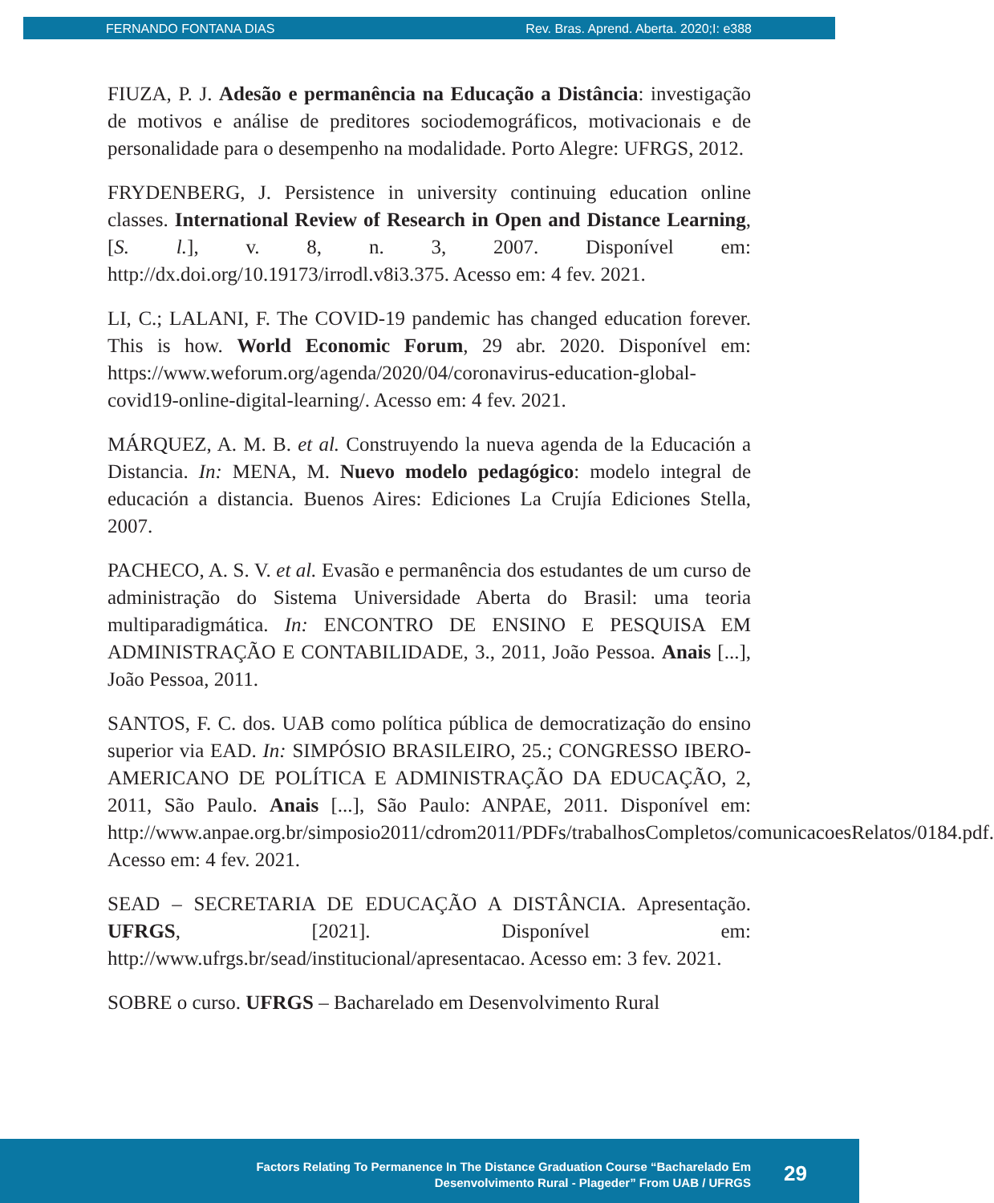FERNANDO FONTANA DIAS Rev. Bras. Aprend. Aberta. 2020;I: e388
FIUZA, P. J. Adesão e permanência na Educação a Distância: investigação de motivos e análise de preditores sociodemográficos, motivacionais e de personalidade para o desempenho na modalidade. Porto Alegre: UFRGS, 2012.
FRYDENBERG, J. Persistence in university continuing education online classes. International Review of Research in Open and Distance Learning, [S. l.], v. 8, n. 3, 2007. Disponível em: http://dx.doi.org/10.19173/irrodl.v8i3.375. Acesso em: 4 fev. 2021.
LI, C.; LALANI, F. The COVID-19 pandemic has changed education forever. This is how. World Economic Forum, 29 abr. 2020. Disponível em: https://www.weforum.org/agenda/2020/04/coronavirus-education-global-covid19-online-digital-learning/. Acesso em: 4 fev. 2021.
MÁRQUEZ, A. M. B. et al. Construyendo la nueva agenda de la Educación a Distancia. In: MENA, M. Nuevo modelo pedagógico: modelo integral de educación a distancia. Buenos Aires: Ediciones La Crujía Ediciones Stella, 2007.
PACHECO, A. S. V. et al. Evasão e permanência dos estudantes de um curso de administração do Sistema Universidade Aberta do Brasil: uma teoria multiparadigmática. In: ENCONTRO DE ENSINO E PESQUISA EM ADMINISTRAÇÃO E CONTABILIDADE, 3., 2011, João Pessoa. Anais [...], João Pessoa, 2011.
SANTOS, F. C. dos. UAB como política pública de democratização do ensino superior via EAD. In: SIMPÓSIO BRASILEIRO, 25.; CONGRESSO IBERO-AMERICANO DE POLÍTICA E ADMINISTRAÇÃO DA EDUCAÇÃO, 2, 2011, São Paulo. Anais [...], São Paulo: ANPAE, 2011. Disponível em: http://www.anpae.org.br/simposio2011/cdrom2011/PDFs/trabalhosCompletos/comunicacoesRelatos/0184.pdf. Acesso em: 4 fev. 2021.
SEAD – SECRETARIA DE EDUCAÇÃO A DISTÂNCIA. Apresentação. UFRGS, [2021]. Disponível em: http://www.ufrgs.br/sead/institucional/apresentacao. Acesso em: 3 fev. 2021.
SOBRE o curso. UFRGS – Bacharelado em Desenvolvimento Rural
Factors Relating To Permanence In The Distance Graduation Course “Bacharelado Em
Desenvolvimento Rural - Plageder” From UAB / UFRGS
29